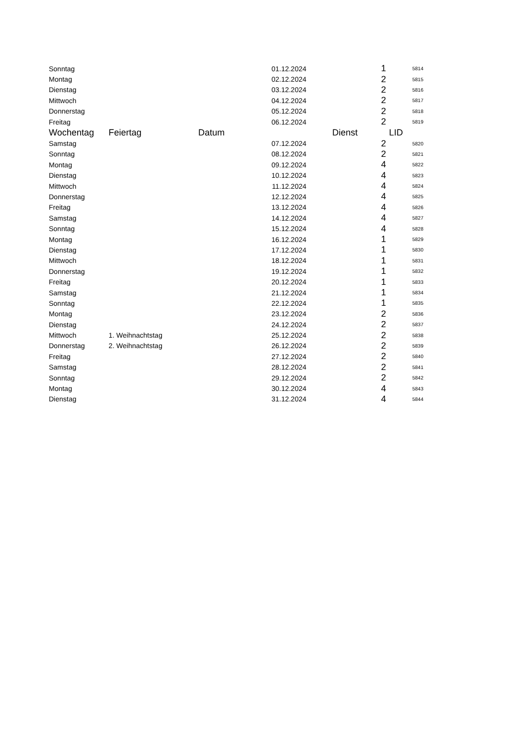| Sonntag | | 01.12.2024 | 1 | 5814 |
| Montag | | 02.12.2024 | 2 | 5815 |
| Dienstag | | 03.12.2024 | 2 | 5816 |
| Mittwoch | | 04.12.2024 | 2 | 5817 |
| Donnerstag | | 05.12.2024 | 2 | 5818 |
| Freitag | | 06.12.2024 | 2 | 5819 |
| Wochentag | Feiertag | Datum | Dienst | LID |
| Samstag | | 07.12.2024 | 2 | 5820 |
| Sonntag | | 08.12.2024 | 2 | 5821 |
| Montag | | 09.12.2024 | 4 | 5822 |
| Dienstag | | 10.12.2024 | 4 | 5823 |
| Mittwoch | | 11.12.2024 | 4 | 5824 |
| Donnerstag | | 12.12.2024 | 4 | 5825 |
| Freitag | | 13.12.2024 | 4 | 5826 |
| Samstag | | 14.12.2024 | 4 | 5827 |
| Sonntag | | 15.12.2024 | 4 | 5828 |
| Montag | | 16.12.2024 | 1 | 5829 |
| Dienstag | | 17.12.2024 | 1 | 5830 |
| Mittwoch | | 18.12.2024 | 1 | 5831 |
| Donnerstag | | 19.12.2024 | 1 | 5832 |
| Freitag | | 20.12.2024 | 1 | 5833 |
| Samstag | | 21.12.2024 | 1 | 5834 |
| Sonntag | | 22.12.2024 | 1 | 5835 |
| Montag | | 23.12.2024 | 2 | 5836 |
| Dienstag | | 24.12.2024 | 2 | 5837 |
| Mittwoch | 1. Weihnachtstag | 25.12.2024 | 2 | 5838 |
| Donnerstag | 2. Weihnachtstag | 26.12.2024 | 2 | 5839 |
| Freitag | | 27.12.2024 | 2 | 5840 |
| Samstag | | 28.12.2024 | 2 | 5841 |
| Sonntag | | 29.12.2024 | 2 | 5842 |
| Montag | | 30.12.2024 | 4 | 5843 |
| Dienstag | | 31.12.2024 | 4 | 5844 |